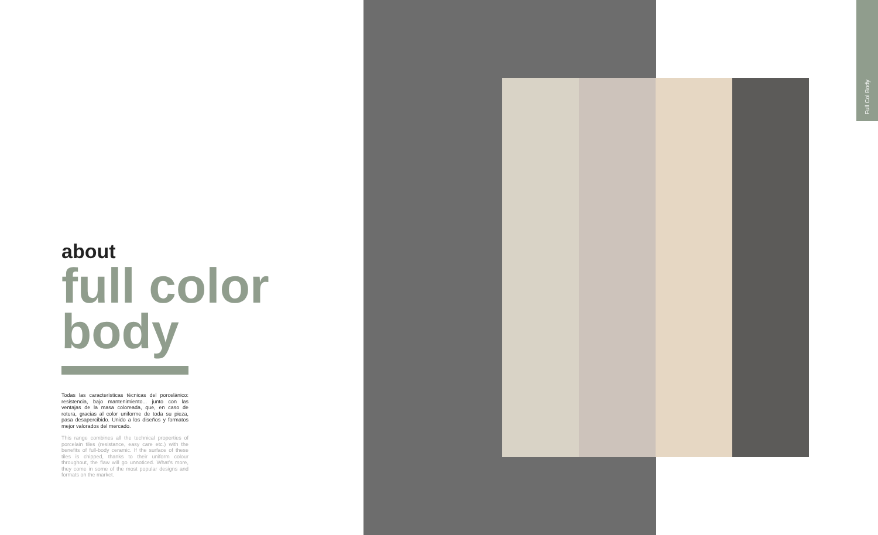Full Col Body
about
full color body
Todas las características técnicas del porcelánico: resistencia, bajo mantenimiento... junto con las ventajas de la masa coloreada, que, en caso de rotura, gracias al color uniforme de toda su pieza, pasa desapercibido. Unido a los diseños y formatos mejor valorados del mercado.
This range combines all the technical properties of porcelain tiles (resistance, easy care etc.) with the benefits of full-body ceramic. If the surface of these tiles is chipped, thanks to their uniform colour throughout, the flaw will go unnoticed. What’s more, they come in some of the most popular designs and formats on the market.